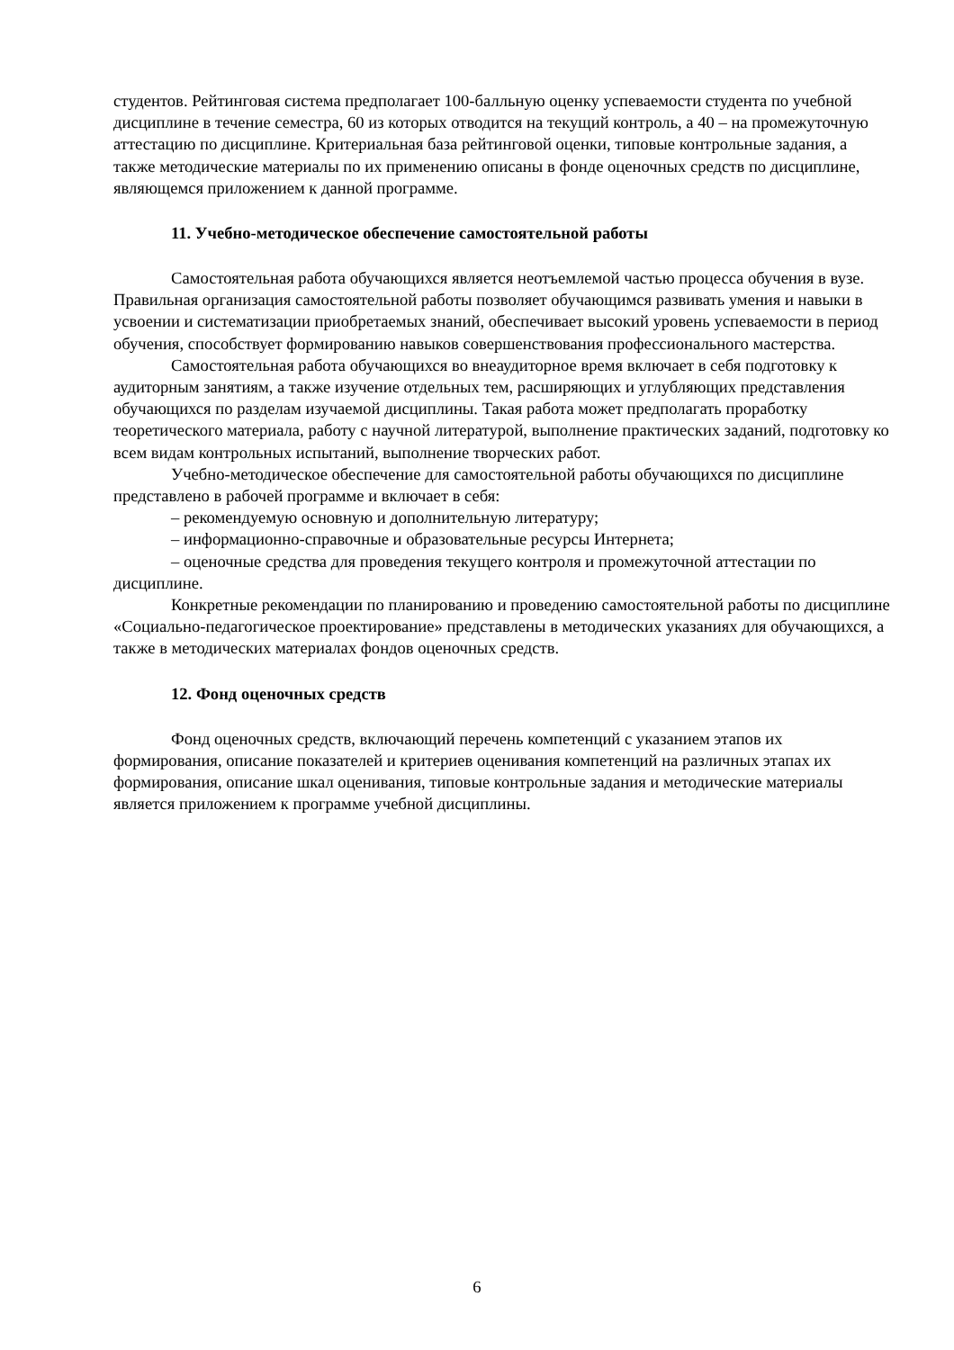студентов. Рейтинговая система предполагает 100-балльную оценку успеваемости студента по учебной дисциплине в течение семестра, 60 из которых отводится на текущий контроль, а 40 – на промежуточную аттестацию по дисциплине. Критериальная база рейтинговой оценки, типовые контрольные задания, а также методические материалы по их применению описаны в фонде оценочных средств по дисциплине, являющемся приложением к данной программе.
11. Учебно-методическое обеспечение самостоятельной работы
Самостоятельная работа обучающихся является неотъемлемой частью процесса обучения в вузе. Правильная организация самостоятельной работы позволяет обучающимся развивать умения и навыки в усвоении и систематизации приобретаемых знаний, обеспечивает высокий уровень успеваемости в период обучения, способствует формированию навыков совершенствования профессионального мастерства.
Самостоятельная работа обучающихся во внеаудиторное время включает в себя подготовку к аудиторным занятиям, а также изучение отдельных тем, расширяющих и углубляющих представления обучающихся по разделам изучаемой дисциплины. Такая работа может предполагать проработку теоретического материала, работу с научной литературой, выполнение практических заданий, подготовку ко всем видам контрольных испытаний, выполнение творческих работ.
Учебно-методическое обеспечение для самостоятельной работы обучающихся по дисциплине представлено в рабочей программе и включает в себя:
– рекомендуемую основную и дополнительную литературу;
– информационно-справочные и образовательные ресурсы Интернета;
– оценочные средства для проведения текущего контроля и промежуточной аттестации по дисциплине.
Конкретные рекомендации по планированию и проведению самостоятельной работы по дисциплине «Социально-педагогическое проектирование» представлены в методических указаниях для обучающихся, а также в методических материалах фондов оценочных средств.
12. Фонд оценочных средств
Фонд оценочных средств, включающий перечень компетенций с указанием этапов их формирования, описание показателей и критериев оценивания компетенций на различных этапах их формирования, описание шкал оценивания, типовые контрольные задания и методические материалы является приложением к программе учебной дисциплины.
6